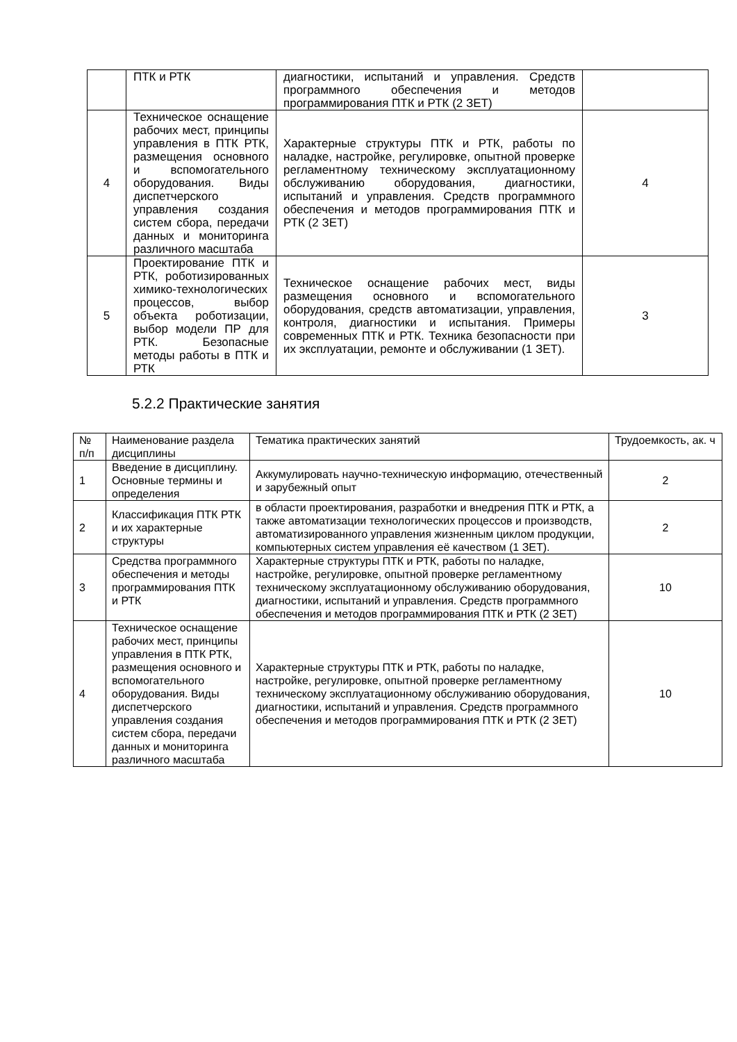| | ПТК и РТК | диагностики, испытаний и управления. Средств программного обеспечения и методов программирования ПТК и РТК (2 ЗЕТ) | |
| 4 | Техническое оснащение рабочих мест, принципы управления в ПТК РТК, размещения основного и вспомогательного оборудования. Виды диспетчерского управления создания систем сбора, передачи данных и мониторинга различного масштаба | Характерные структуры ПТК и РТК, работы по наладке, настройке, регулировке, опытной проверке регламентному техническому эксплуатационному обслуживанию оборудования, диагностики, испытаний и управления. Средств программного обеспечения и методов программирования ПТК и РТК (2 ЗЕТ) | 4 |
| 5 | Проектирование ПТК и РТК, роботизированных химико-технологических процессов, выбор объекта роботизации, выбор модели ПР для РТК. Безопасные методы работы в ПТК и РТК | Техническое оснащение рабочих мест, виды размещения основного и вспомогательного оборудования, средств автоматизации, управления, контроля, диагностики и испытания. Примеры современных ПТК и РТК. Техника безопасности при их эксплуатации, ремонте и обслуживании (1 ЗЕТ). | 3 |
5.2.2 Практические занятия
| № п/п | Наименование раздела дисциплины | Тематика практических занятий | Трудоемкость, ак. ч |
| --- | --- | --- | --- |
| 1 | Введение в дисциплину. Основные термины и определения | Аккумулировать научно-техническую информацию, отечественный и зарубежный опыт | 2 |
| 2 | Классификация ПТК РТК и их характерные структуры | в области проектирования, разработки и внедрения ПТК и РТК, а также автоматизации технологических процессов и производств, автоматизированного управления жизненным циклом продукции, компьютерных систем управления её качеством (1 ЗЕТ). | 2 |
| 3 | Средства программного обеспечения и методы программирования ПТК и РТК | Характерные структуры ПТК и РТК, работы по наладке, настройке, регулировке, опытной проверке регламентному техническому эксплуатационному обслуживанию оборудования, диагностики, испытаний и управления. Средств программного обеспечения и методов программирования ПТК и РТК (2 ЗЕТ) | 10 |
| 4 | Техническое оснащение рабочих мест, принципы управления в ПТК РТК, размещения основного и вспомогательного оборудования. Виды диспетчерского управления создания систем сбора, передачи данных и мониторинга различного масштаба | Характерные структуры ПТК и РТК, работы по наладке, настройке, регулировке, опытной проверке регламентному техническому эксплуатационному обслуживанию оборудования, диагностики, испытаний и управления. Средств программного обеспечения и методов программирования ПТК и РТК (2 ЗЕТ) | 10 |